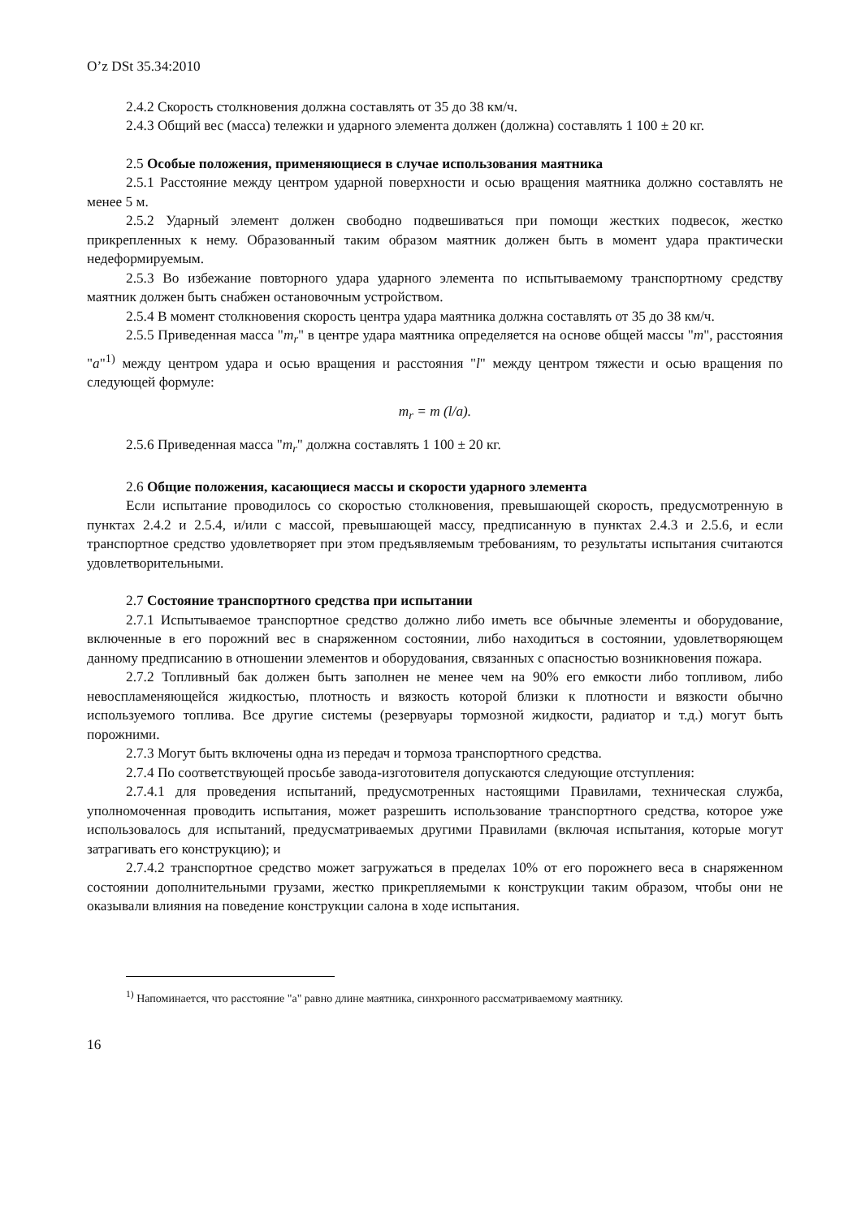O’z DSt 35.34:2010
2.4.2 Скорость столкновения должна составлять от 35 до 38 км/ч.
2.4.3 Общий вес (масса) тележки и ударного элемента должен (должна) составлять 1 100 ± 20 кг.
2.5 Особые положения, применяющиеся в случае использования маятника
2.5.1 Расстояние между центром ударной поверхности и осью вращения маятника должно составлять не менее 5 м.
2.5.2 Ударный элемент должен свободно подвешиваться при помощи жестких подвесок, жестко прикрепленных к нему. Образованный таким образом маятник должен быть в момент удара практически недеформируемым.
2.5.3 Во избежание повторного удара ударного элемента по испытываемому транспортному средству маятник должен быть снабжен остановочным устройством.
2.5.4 В момент столкновения скорость центра удара маятника должна составлять от 35 до 38 км/ч.
2.5.5 Приведенная масса "m<sub>r</sub>" в центре удара маятника определяется на основе общей массы "m", расстояния "a"<sup>1)</sup> между центром удара и осью вращения и расстояния "l" между центром тяжести и осью вращения по следующей формуле:
m<sub>r</sub> = m (l/a).
2.5.6 Приведенная масса "m<sub>r</sub>" должна составлять 1 100 ± 20 кг.
2.6 Общие положения, касающиеся массы и скорости ударного элемента
Если испытание проводилось со скоростью столкновения, превышающей скорость, предусмотренную в пунктах 2.4.2 и 2.5.4, и/или с массой, превышающей массу, предписанную в пунктах 2.4.3 и 2.5.6, и если транспортное средство удовлетворяет при этом предъявляемым требованиям, то результаты испытания считаются удовлетворительными.
2.7 Состояние транспортного средства при испытании
2.7.1 Испытываемое транспортное средство должно либо иметь все обычные элементы и оборудование, включенные в его порожний вес в снаряженном состоянии, либо находиться в состоянии, удовлетворяющем данному предписанию в отношении элементов и оборудования, связанных с опасностью возникновения пожара.
2.7.2 Топливный бак должен быть заполнен не менее чем на 90% его емкости либо топливом, либо невоспламеняющейся жидкостью, плотность и вязкость которой близки к плотности и вязкости обычно используемого топлива. Все другие системы (резервуары тормозной жидкости, радиатор и т.д.) могут быть порожними.
2.7.3 Могут быть включены одна из передач и тормоза транспортного средства.
2.7.4 По соответствующей просьбе завода-изготовителя допускаются следующие отступления:
2.7.4.1 для проведения испытаний, предусмотренных настоящими Правилами, техническая служба, уполномоченная проводить испытания, может разрешить использование транспортного средства, которое уже использовалось для испытаний, предусматриваемых другими Правилами (включая испытания, которые могут затрагивать его конструкцию); и
2.7.4.2 транспортное средство может загружаться в пределах 10% от его порожнего веса в снаряженном состоянии дополнительными грузами, жестко прикрепляемыми к конструкции таким образом, чтобы они не оказывали влияния на поведение конструкции салона в ходе испытания.
<sup>1)</sup> Напоминается, что расстояние "a" равно длине маятника, синхронного рассматриваемому маятнику.
16